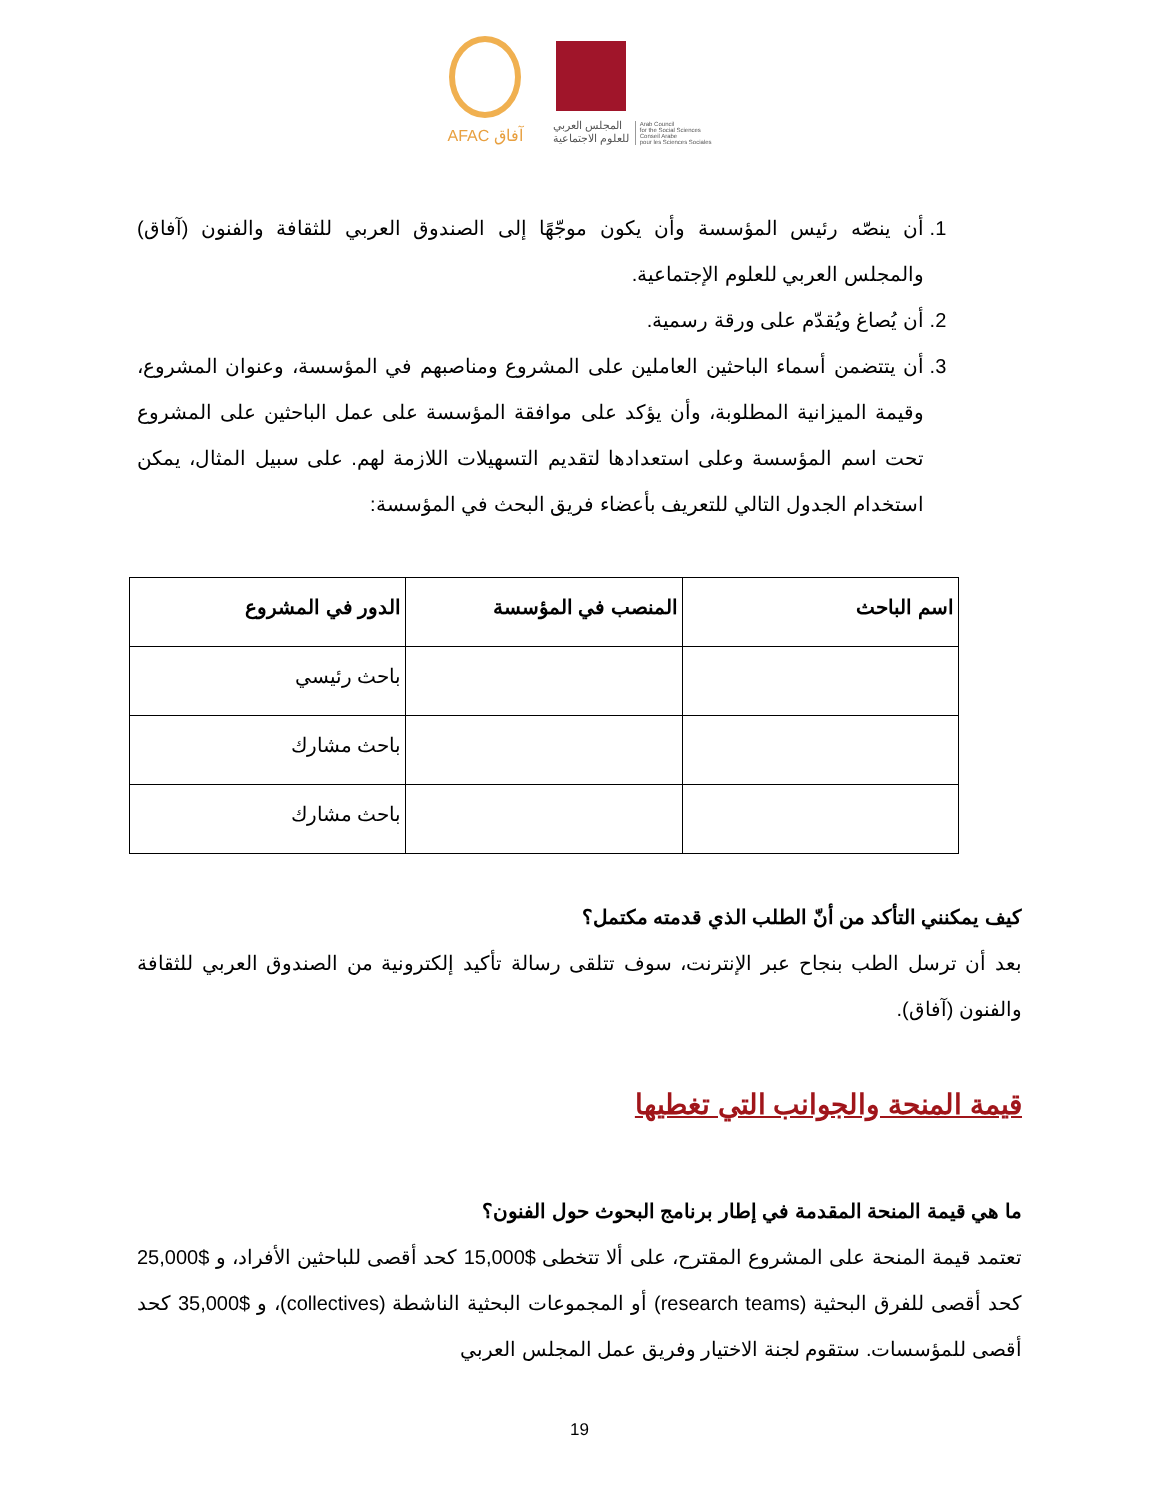AFAC آفاق
المجلس العربي
للعلوم الاجتماعية
Arab Council
for the Social Sciences
Conseil Arabe
pour les Sciences Sociales
1. أن ينصّه رئيس المؤسسة وأن يكون موجّهًا إلى الصندوق العربي للثقافة والفنون (آفاق) والمجلس العربي للعلوم الإجتماعية.
2. أن يُصاغ ويُقدّم على ورقة رسمية.
3. أن يتتضمن أسماء الباحثين العاملين على المشروع ومناصبهم في المؤسسة، وعنوان المشروع، وقيمة الميزانية المطلوبة، وأن يؤكد على موافقة المؤسسة على عمل الباحثين على المشروع تحت اسم المؤسسة وعلى استعدادها لتقديم التسهيلات اللازمة لهم. على سبيل المثال، يمكن استخدام الجدول التالي للتعريف بأعضاء فريق البحث في المؤسسة:
| اسم الباحث | المنصب في المؤسسة | الدور في المشروع |
| --- | --- | --- |
| | | باحث رئيسي |
| | | باحث مشارك |
| | | باحث مشارك |
كيف يمكنني التأكد من أنّ الطلب الذي قدمته مكتمل؟
بعد أن ترسل الطب بنجاح عبر الإنترنت، سوف تتلقى رسالة تأكيد إلكترونية من الصندوق العربي للثقافة والفنون (آفاق).
قيمة المنحة والجوانب التي تغطيها
ما هي قيمة المنحة المقدمة في إطار برنامج البحوث حول الفنون؟
تعتمد قيمة المنحة على المشروع المقترح، على ألا تتخطى $15,000 كحد أقصى للباحثين الأفراد، و $25,000 كحد أقصى للفرق البحثية (research teams) أو المجموعات البحثية الناشطة (collectives)، و $35,000 كحد أقصى للمؤسسات. ستقوم لجنة الاختيار وفريق عمل المجلس العربي
19